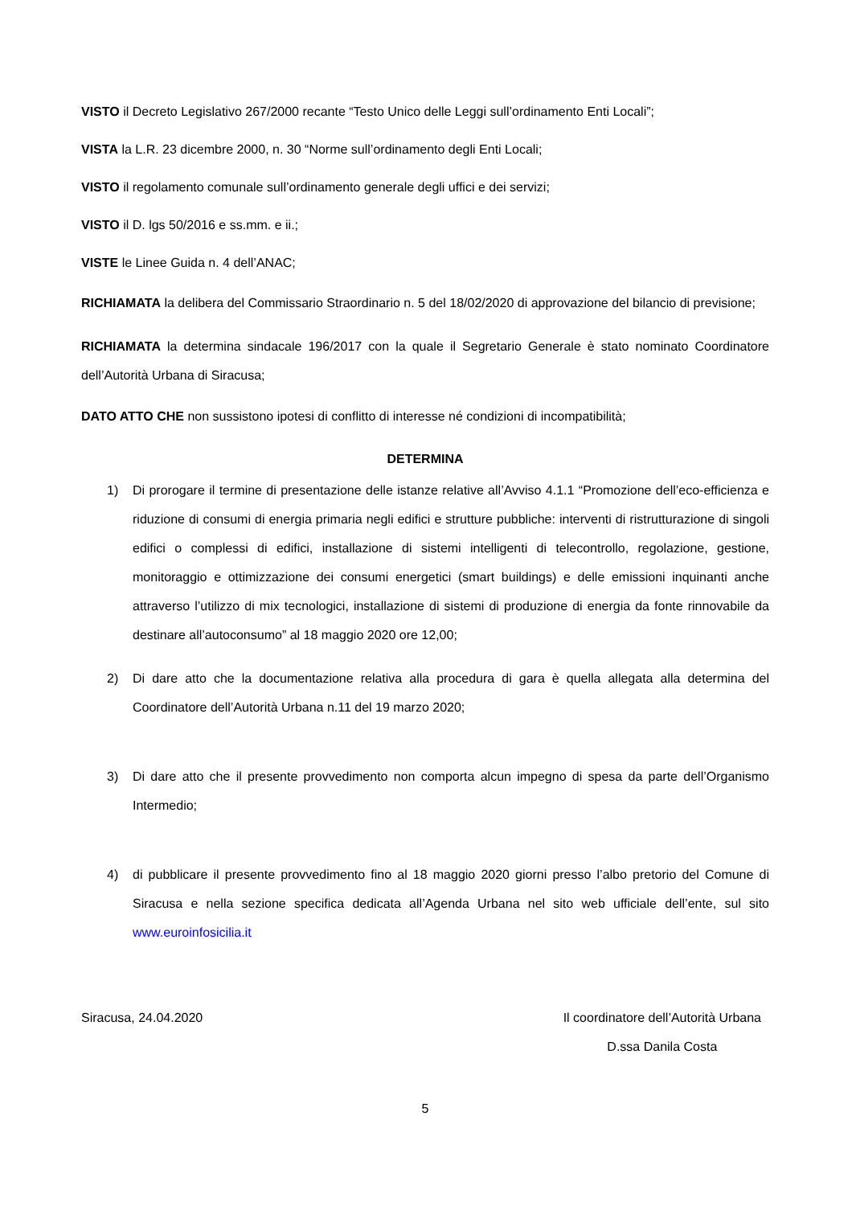VISTO il Decreto Legislativo 267/2000 recante “Testo Unico delle Leggi sull’ordinamento Enti Locali”;
VISTA la L.R. 23 dicembre 2000, n. 30 “Norme sull’ordinamento degli Enti Locali;
VISTO il regolamento comunale sull’ordinamento generale degli uffici e dei servizi;
VISTO il D. lgs 50/2016 e ss.mm. e ii.;
VISTE le Linee Guida n. 4 dell’ANAC;
RICHIAMATA la delibera del Commissario Straordinario n. 5 del 18/02/2020 di approvazione del bilancio di previsione;
RICHIAMATA la determina sindacale 196/2017 con la quale il Segretario Generale è stato nominato Coordinatore dell’Autorità Urbana di Siracusa;
DATO ATTO CHE non sussistono ipotesi di conflitto di interesse né condizioni di incompatibilità;
DETERMINA
1) Di prorogare il termine di presentazione delle istanze relative all’Avviso 4.1.1 “Promozione dell’eco-efficienza e riduzione di consumi di energia primaria negli edifici e strutture pubbliche: interventi di ristrutturazione di singoli edifici o complessi di edifici, installazione di sistemi intelligenti di telecontrollo, regolazione, gestione, monitoraggio e ottimizzazione dei consumi energetici (smart buildings) e delle emissioni inquinanti anche attraverso l’utilizzo di mix tecnologici, installazione di sistemi di produzione di energia da fonte rinnovabile da destinare all’autoconsumo” al 18 maggio 2020 ore 12,00;
2) Di dare atto che la documentazione relativa alla procedura di gara è quella allegata alla determina del Coordinatore dell’Autorità Urbana n.11 del 19 marzo 2020;
3) Di dare atto che il presente provvedimento non comporta alcun impegno di spesa da parte dell’Organismo Intermedio;
4) di pubblicare il presente provvedimento fino al 18 maggio 2020 giorni presso l’albo pretorio del Comune di Siracusa e nella sezione specifica dedicata all’Agenda Urbana nel sito web ufficiale dell’ente, sul sito www.euroinfosicilia.it
Siracusa, 24.04.2020 Il coordinatore dell’Autorità Urbana
D.ssa Danila Costa
5